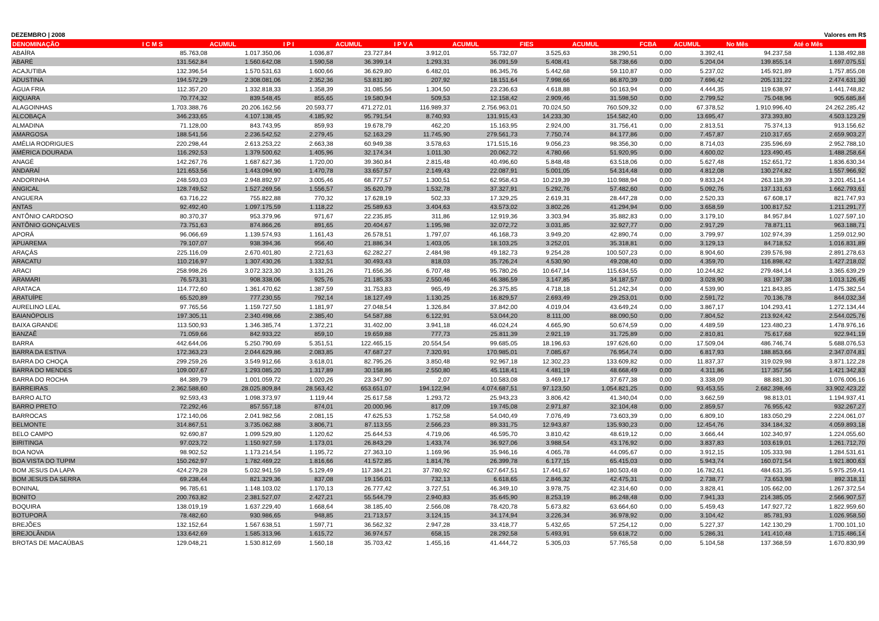DEZEMBRO | 2008 Valores em R$
| DENOMINAÇÃO | I C M S | ACUMUL | I P I | ACUMUL | I P V A | ACUMUL | FIES | ACUMUL | FCBA | ACUMUL | No Mês | Até o Mês |
| --- | --- | --- | --- | --- | --- | --- | --- | --- | --- | --- | --- | --- |
| ABAÍRA | 85.763,08 | 1.017.350,06 | 1.036,87 | 23.727,84 | 3.912,01 | 55.732,07 | 3.525,63 | 38.290,51 | 0,00 | 3.392,41 | 94.237,58 | 1.138.492,88 |
| ABARÉ | 131.562,84 | 1.560.642,08 | 1.590,58 | 36.399,14 | 1.293,31 | 36.091,59 | 5.408,41 | 58.738,66 | 0,00 | 5.204,04 | 139.855,14 | 1.697.075,51 |
| ACAJUTIBA | 132.396,54 | 1.570.531,63 | 1.600,66 | 36.629,80 | 6.482,01 | 86.345,76 | 5.442,68 | 59.110,87 | 0,00 | 5.237,02 | 145.921,89 | 1.757.855,08 |
| ADUSTINA | 194.572,29 | 2.308.081,06 | 2.352,36 | 53.831,80 | 207,92 | 18.151,64 | 7.998,66 | 86.870,39 | 0,00 | 7.696,42 | 205.131,22 | 2.474.631,30 |
| ÁGUA FRIA | 112.357,20 | 1.332.818,33 | 1.358,39 | 31.085,56 | 1.304,50 | 23.236,63 | 4.618,88 | 50.163,94 | 0,00 | 4.444,35 | 119.638,97 | 1.441.748,82 |
| AIQUARA | 70.774,32 | 839.548,45 | 855,65 | 19.580,94 | 509,53 | 12.158,42 | 2.909,46 | 31.598,50 | 0,00 | 2.799,52 | 75.048,96 | 905.685,84 |
| ALAGOINHAS | 1.703.388,76 | 20.206.162,56 | 20.593,77 | 471.272,01 | 116.989,37 | 2.756.963,01 | 70.024,50 | 760.509,32 | 0,00 | 67.378,52 | 1.910.996,40 | 24.262.285,42 |
| ALCOBAÇA | 346.233,65 | 4.107.138,45 | 4.185,92 | 95.791,54 | 8.740,93 | 131.915,43 | 14.233,30 | 154.582,40 | 0,00 | 13.695,47 | 373.393,80 | 4.503.123,29 |
| ALMADINA | 71.128,00 | 843.743,95 | 859,93 | 19.678,79 | 462,20 | 15.163,95 | 2.924,00 | 31.756,41 | 0,00 | 2.813,51 | 75.374,13 | 913.156,62 |
| AMARGOSA | 188.541,56 | 2.236.542,52 | 2.279,45 | 52.163,29 | 11.745,90 | 279.561,73 | 7.750,74 | 84.177,86 | 0,00 | 7.457,87 | 210.317,65 | 2.659.903,27 |
| AMÉLIA RODRIGUES | 220.298,44 | 2.613.253,22 | 2.663,38 | 60.949,38 | 3.578,63 | 171.515,16 | 9.056,23 | 98.356,30 | 0,00 | 8.714,03 | 235.596,69 | 2.952.788,10 |
| AMÉRICA DOURADA | 116.292,53 | 1.379.500,62 | 1.405,96 | 32.174,34 | 1.011,30 | 20.062,72 | 4.780,66 | 51.920,95 | 0,00 | 4.600,02 | 123.490,45 | 1.488.258,64 |
| ANAGÉ | 142.267,76 | 1.687.627,36 | 1.720,00 | 39.360,84 | 2.815,48 | 40.496,60 | 5.848,48 | 63.518,06 | 0,00 | 5.627,48 | 152.651,72 | 1.836.630,34 |
| ANDARAÍ | 121.653,56 | 1.443.094,90 | 1.470,78 | 33.657,57 | 2.149,43 | 22.087,91 | 5.001,05 | 54.314,48 | 0,00 | 4.812,08 | 130.274,82 | 1.557.966,92 |
| ANDORINHA | 248.593,03 | 2.948.892,97 | 3.005,46 | 68.777,57 | 1.300,51 | 62.958,43 | 10.219,39 | 110.988,94 | 0,00 | 9.833,24 | 263.118,39 | 3.201.451,14 |
| ANGICAL | 128.749,52 | 1.527.269,56 | 1.556,57 | 35.620,79 | 1.532,78 | 37.327,91 | 5.292,76 | 57.482,60 | 0,00 | 5.092,76 | 137.131,63 | 1.662.793,61 |
| ANGUERA | 63.716,22 | 755.822,88 | 770,32 | 17.628,19 | 502,33 | 17.329,25 | 2.619,31 | 28.447,28 | 0,00 | 2.520,33 | 67.608,17 | 821.747,93 |
| ANTAS | 92.492,40 | 1.097.175,59 | 1.118,22 | 25.589,63 | 3.404,63 | 43.573,02 | 3.802,26 | 41.294,94 | 0,00 | 3.658,59 | 100.817,52 | 1.211.291,77 |
| ANTÔNIO CARDOSO | 80.370,37 | 953.379,96 | 971,67 | 22.235,85 | 311,86 | 12.919,36 | 3.303,94 | 35.882,83 | 0,00 | 3.179,10 | 84.957,84 | 1.027.597,10 |
| ANTÔNIO GONÇALVES | 73.751,63 | 874.866,26 | 891,65 | 20.404,67 | 1.195,98 | 32.072,72 | 3.031,85 | 32.927,77 | 0,00 | 2.917,29 | 78.871,11 | 963.188,71 |
| APORÁ | 96.066,69 | 1.139.574,93 | 1.161,43 | 26.578,51 | 1.797,07 | 46.168,73 | 3.949,20 | 42.890,74 | 0,00 | 3.799,97 | 102.974,39 | 1.259.012,90 |
| APUAREMA | 79.107,07 | 938.394,36 | 956,40 | 21.886,34 | 1.403,05 | 18.103,25 | 3.252,01 | 35.318,81 | 0,00 | 3.129,13 | 84.718,52 | 1.016.831,89 |
| ARAÇÁS | 225.116,09 | 2.670.401,80 | 2.721,63 | 62.282,27 | 2.484,98 | 49.182,73 | 9.254,28 | 100.507,23 | 0,00 | 8.904,60 | 239.576,98 | 2.891.278,63 |
| ARACATU | 110.216,97 | 1.307.430,26 | 1.332,51 | 30.493,43 | 818,03 | 35.726,24 | 4.530,90 | 49.208,40 | 0,00 | 4.359,70 | 116.898,42 | 1.427.218,02 |
| ARACI | 258.998,26 | 3.072.323,30 | 3.131,26 | 71.656,36 | 6.707,48 | 95.780,26 | 10.647,14 | 115.634,55 | 0,00 | 10.244,82 | 279.484,14 | 3.365.639,29 |
| ARAMARI | 76.573,31 | 908.338,06 | 925,76 | 21.185,33 | 2.550,46 | 46.386,59 | 3.147,85 | 34.187,57 | 0,00 | 3.028,90 | 83.197,38 | 1.013.126,45 |
| ARATACA | 114.772,60 | 1.361.470,62 | 1.387,59 | 31.753,83 | 965,49 | 26.375,85 | 4.718,18 | 51.242,34 | 0,00 | 4.539,90 | 121.843,85 | 1.475.382,54 |
| ARATUÍPE | 65.520,89 | 777.230,55 | 792,14 | 18.127,49 | 1.130,25 | 16.829,57 | 2.693,49 | 29.253,01 | 0,00 | 2.591,72 | 70.136,78 | 844.032,34 |
| AURELINO LEAL | 97.765,56 | 1.159.727,50 | 1.181,97 | 27.048,54 | 1.326,84 | 37.842,00 | 4.019,04 | 43.649,24 | 0,00 | 3.867,17 | 104.293,41 | 1.272.134,44 |
| BAIANÓPOLIS | 197.305,11 | 2.340.498,66 | 2.385,40 | 54.587,88 | 6.122,91 | 53.044,20 | 8.111,00 | 88.090,50 | 0,00 | 7.804,52 | 213.924,42 | 2.544.025,76 |
| BAIXA GRANDE | 113.500,93 | 1.346.385,74 | 1.372,21 | 31.402,00 | 3.941,18 | 46.024,24 | 4.665,90 | 50.674,59 | 0,00 | 4.489,59 | 123.480,23 | 1.478.976,16 |
| BANZAÊ | 71.059,66 | 842.933,22 | 859,10 | 19.659,88 | 777,73 | 25.811,39 | 2.921,19 | 31.725,89 | 0,00 | 2.810,81 | 75.617,68 | 922.941,19 |
| BARRA | 442.644,06 | 5.250.790,69 | 5.351,51 | 122.465,15 | 20.554,54 | 99.685,05 | 18.196,63 | 197.626,60 | 0,00 | 17.509,04 | 486.746,74 | 5.688.076,53 |
| BARRA DA ESTIVA | 172.363,23 | 2.044.629,86 | 2.083,85 | 47.687,27 | 7.320,91 | 170.985,01 | 7.085,67 | 76.954,74 | 0,00 | 6.817,93 | 188.853,66 | 2.347.074,81 |
| BARRA DO CHOÇA | 299.259,26 | 3.549.912,66 | 3.618,01 | 82.795,26 | 3.850,48 | 92.967,18 | 12.302,23 | 133.609,82 | 0,00 | 11.837,37 | 319.029,98 | 3.871.122,28 |
| BARRA DO MENDES | 109.007,67 | 1.293.085,20 | 1.317,89 | 30.158,86 | 2.550,80 | 45.118,41 | 4.481,19 | 48.668,49 | 0,00 | 4.311,86 | 117.357,56 | 1.421.342,83 |
| BARRA DO ROCHA | 84.389,79 | 1.001.059,72 | 1.020,26 | 23.347,90 | 2,07 | 10.583,08 | 3.469,17 | 37.677,38 | 0,00 | 3.338,09 | 88.881,30 | 1.076.006,16 |
| BARREIRAS | 2.362.588,60 | 28.025.809,84 | 28.563,42 | 653.651,07 | 194.122,94 | 4.074.687,51 | 97.123,50 | 1.054.821,25 | 0,00 | 93.453,55 | 2.682.398,46 | 33.902.423,22 |
| BARRO ALTO | 92.593,43 | 1.098.373,97 | 1.119,44 | 25.617,58 | 1.293,72 | 25.943,23 | 3.806,42 | 41.340,04 | 0,00 | 3.662,59 | 98.813,01 | 1.194.937,41 |
| BARRO PRETO | 72.292,46 | 857.557,18 | 874,01 | 20.000,96 | 817,09 | 19.745,08 | 2.971,87 | 32.104,48 | 0,00 | 2.859,57 | 76.955,42 | 932.267,27 |
| BARROCAS | 172.140,06 | 2.041.982,56 | 2.081,15 | 47.625,53 | 1.752,58 | 54.040,49 | 7.076,49 | 73.603,39 | 0,00 | 6.809,10 | 183.050,29 | 2.224.061,07 |
| BELMONTE | 314.867,51 | 3.735.062,88 | 3.806,71 | 87.113,55 | 2.566,23 | 89.331,75 | 12.943,87 | 135.930,23 | 0,00 | 12.454,76 | 334.184,32 | 4.059.893,18 |
| BELO CAMPO | 92.690,87 | 1.099.529,80 | 1.120,62 | 25.644,53 | 4.719,06 | 46.595,70 | 3.810,42 | 48.619,12 | 0,00 | 3.666,44 | 102.340,97 | 1.224.055,60 |
| BIRITINGA | 97.023,72 | 1.150.927,59 | 1.173,01 | 26.843,29 | 1.433,74 | 36.927,06 | 3.988,54 | 43.176,92 | 0,00 | 3.837,83 | 103.619,01 | 1.261.712,70 |
| BOA NOVA | 98.902,52 | 1.173.214,54 | 1.195,72 | 27.363,10 | 1.169,96 | 35.946,16 | 4.065,78 | 44.095,67 | 0,00 | 3.912,15 | 105.333,98 | 1.284.531,61 |
| BOA VISTA DO TUPIM | 150.262,97 | 1.782.469,22 | 1.816,66 | 41.572,85 | 1.814,76 | 26.399,78 | 6.177,15 | 65.415,03 | 0,00 | 5.943,74 | 160.071,54 | 1.921.800,63 |
| BOM JESUS DA LAPA | 424.279,28 | 5.032.941,59 | 5.129,49 | 117.384,21 | 37.780,92 | 627.647,51 | 17.441,67 | 180.503,48 | 0,00 | 16.782,61 | 484.631,35 | 5.975.259,41 |
| BOM JESUS DA SERRA | 69.238,44 | 821.329,36 | 837,08 | 19.156,01 | 732,13 | 6.618,65 | 2.846,32 | 42.475,31 | 0,00 | 2.738,77 | 73.653,98 | 892.318,11 |
| BONINAL | 96.785,61 | 1.148.103,02 | 1.170,13 | 26.777,42 | 3.727,51 | 46.349,10 | 3.978,75 | 42.314,60 | 0,00 | 3.828,41 | 105.662,00 | 1.267.372,54 |
| BONITO | 200.763,82 | 2.381.527,07 | 2.427,21 | 55.544,79 | 2.940,83 | 35.645,90 | 8.253,19 | 86.248,48 | 0,00 | 7.941,33 | 214.385,05 | 2.566.907,57 |
| BOQUIRA | 138.019,19 | 1.637.229,40 | 1.668,64 | 38.185,40 | 2.566,08 | 78.420,78 | 5.673,82 | 63.664,60 | 0,00 | 5.459,43 | 147.927,72 | 1.822.959,60 |
| BOTUPORÃ | 78.482,60 | 930.986,65 | 948,85 | 21.713,57 | 3.124,15 | 34.174,94 | 3.226,34 | 36.978,92 | 0,00 | 3.104,42 | 85.781,93 | 1.026.958,50 |
| BREJÕES | 132.152,64 | 1.567.638,51 | 1.597,71 | 36.562,32 | 2.947,28 | 33.418,77 | 5.432,65 | 57.254,12 | 0,00 | 5.227,37 | 142.130,29 | 1.700.101,10 |
| BREJOLÂNDIA | 133.642,69 | 1.585.313,96 | 1.615,72 | 36.974,57 | 658,15 | 28.292,58 | 5.493,91 | 59.618,72 | 0,00 | 5.286,31 | 141.410,48 | 1.715.486,14 |
| BROTAS DE MACAÚBAS | 129.048,21 | 1.530.812,69 | 1.560,18 | 35.703,42 | 1.455,16 | 41.444,72 | 5.305,03 | 57.765,58 | 0,00 | 5.104,58 | 137.368,59 | 1.670.830,99 |